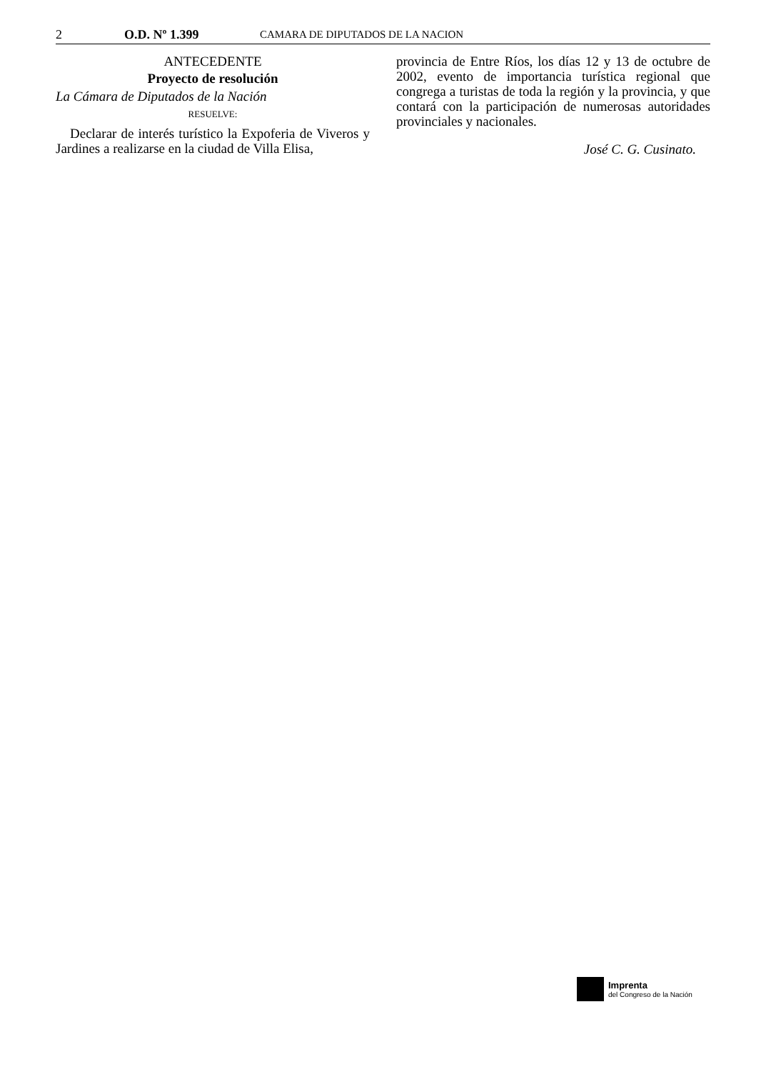2 O.D. Nº 1.399 CAMARA DE DIPUTADOS DE LA NACION
ANTECEDENTE
Proyecto de resolución
La Cámara de Diputados de la Nación
RESUELVE:
Declarar de interés turístico la Expoferia de Viveros y Jardines a realizarse en la ciudad de Villa Elisa,
provincia de Entre Ríos, los días 12 y 13 de octubre de 2002, evento de importancia turística regional que congrega a turistas de toda la región y la provincia, y que contará con la participación de numerosas autoridades provinciales y nacionales.
José C. G. Cusinato.
Imprenta
del Congreso de la Nación